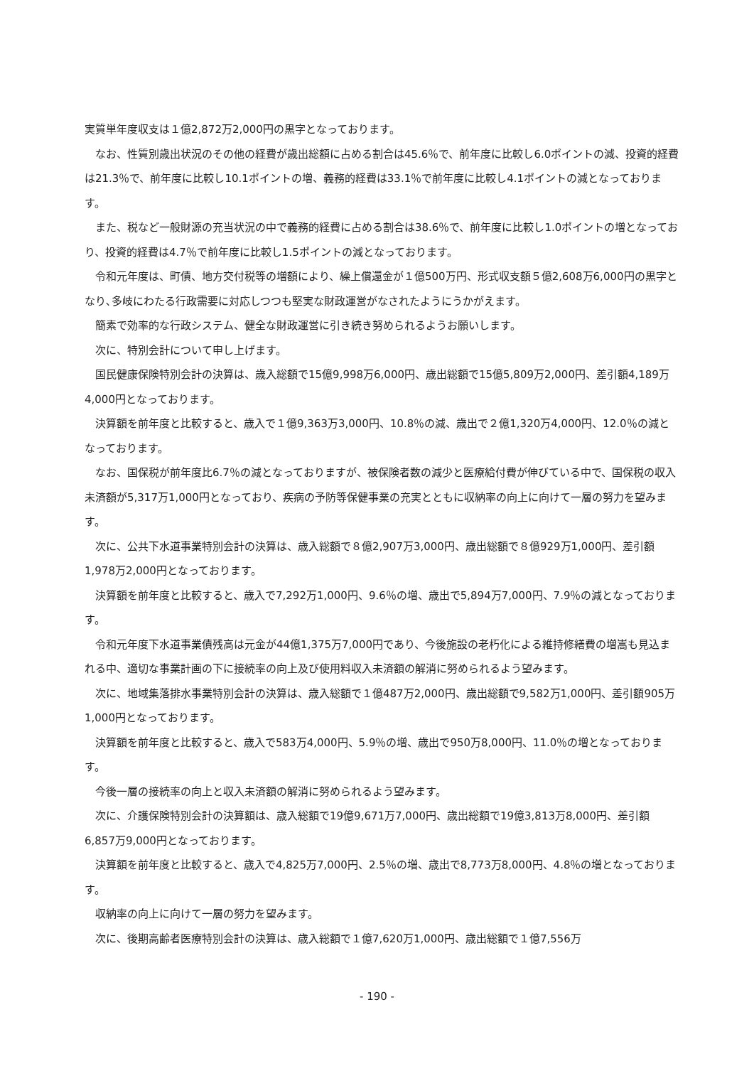実質単年度収支は１億2,872万2,000円の黒字となっております。
なお、性質別歳出状況のその他の経費が歳出総額に占める割合は45.6％で、前年度に比較し6.0ポイントの減、投資的経費は21.3％で、前年度に比較し10.1ポイントの増、義務的経費は33.1％で前年度に比較し4.1ポイントの減となっております。
また、税など一般財源の充当状況の中で義務的経費に占める割合は38.6％で、前年度に比較し1.0ポイントの増となっており、投資的経費は4.7％で前年度に比較し1.5ポイントの減となっております。
令和元年度は、町債、地方交付税等の増額により、繰上償還金が１億500万円、形式収支額５億2,608万6,000円の黒字となり､多岐にわたる行政需要に対応しつつも堅実な財政運営がなされたようにうかがえます。
簡素で効率的な行政システム、健全な財政運営に引き続き努められるようお願いします。
次に、特別会計について申し上げます。
国民健康保険特別会計の決算は、歳入総額で15億9,998万6,000円、歳出総額で15億5,809万2,000円、差引額4,189万4,000円となっております。
決算額を前年度と比較すると、歳入で１億9,363万3,000円、10.8％の減、歳出で２億1,320万4,000円、12.0％の減となっております。
なお、国保税が前年度比6.7％の減となっておりますが、被保険者数の減少と医療給付費が伸びている中で、国保税の収入未済額が5,317万1,000円となっており、疾病の予防等保健事業の充実とともに収納率の向上に向けて一層の努力を望みます。
次に、公共下水道事業特別会計の決算は、歳入総額で８億2,907万3,000円、歳出総額で８億929万1,000円、差引額1,978万2,000円となっております。
決算額を前年度と比較すると、歳入で7,292万1,000円、9.6％の増、歳出で5,894万7,000円、7.9％の減となっております。
令和元年度下水道事業債残高は元金が44億1,375万7,000円であり、今後施設の老朽化による維持修繕費の増嵩も見込まれる中、適切な事業計画の下に接続率の向上及び使用料収入未済額の解消に努められるよう望みます。
次に、地域集落排水事業特別会計の決算は、歳入総額で１億487万2,000円、歳出総額で9,582万1,000円、差引額905万1,000円となっております。
決算額を前年度と比較すると、歳入で583万4,000円、5.9％の増、歳出で950万8,000円、11.0％の増となっております。
今後一層の接続率の向上と収入未済額の解消に努められるよう望みます。
次に、介護保険特別会計の決算額は、歳入総額で19億9,671万7,000円、歳出総額で19億3,813万8,000円、差引額6,857万9,000円となっております。
決算額を前年度と比較すると、歳入で4,825万7,000円、2.5％の増、歳出で8,773万8,000円、4.8％の増となっております。
収納率の向上に向けて一層の努力を望みます。
次に、後期高齢者医療特別会計の決算は、歳入総額で１億7,620万1,000円、歳出総額で１億7,556万
- 190 -